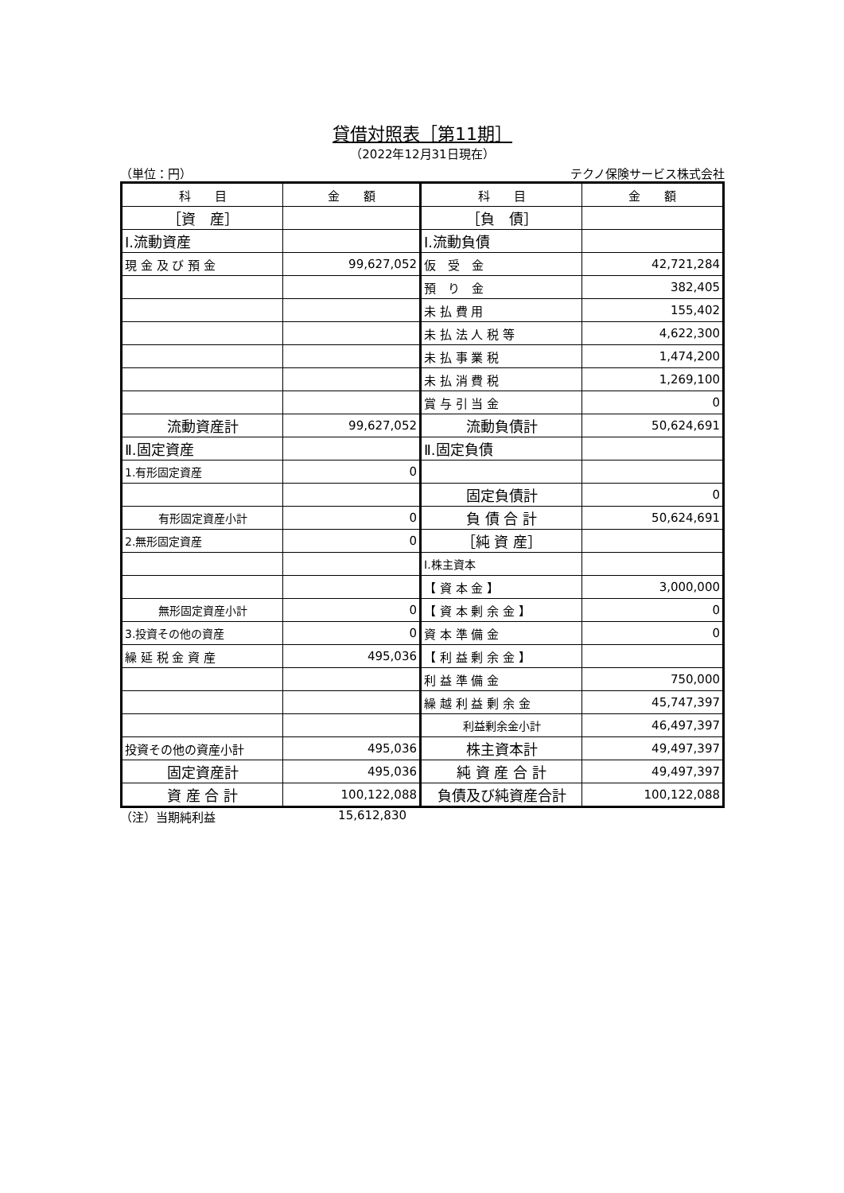貸借対照表［第11期］
（2022年12月31日現在）
（単位：円） テクノ保険サービス株式会社
| 科 目 | 金 額 | 科 目 | 金 額 |
| --- | --- | --- | --- |
| ［資 産］ | | ［負 債］ | |
| Ⅰ.流動資産 | | Ⅰ.流動負債 | |
| 現 金 及 び 預 金 | 99,627,052 | 仮 受 金 | 42,721,284 |
| | | 預 り 金 | 382,405 |
| | | 未 払 費 用 | 155,402 |
| | | 未 払 法 人 税 等 | 4,622,300 |
| | | 未 払 事 業 税 | 1,474,200 |
| | | 未 払 消 費 税 | 1,269,100 |
| | | 賞 与 引 当 金 | 0 |
| 流動資産計 | 99,627,052 | 流動負債計 | 50,624,691 |
| Ⅱ.固定資産 | | Ⅱ.固定負債 | |
| 1.有形固定資産 | 0 | | |
| | | 固定負債計 | 0 |
| 有形固定資産小計 | 0 | 負 債 合 計 | 50,624,691 |
| 2.無形固定資産 | 0 | ［純 資 産］ | |
| | | Ⅰ.株主資本 | |
| | | 【 資 本 金 】 | 3,000,000 |
| 無形固定資産小計 | 0 | 【 資 本 剰 余 金 】 | 0 |
| 3.投資その他の資産 | 0 | 資 本 準 備 金 | 0 |
| 繰 延 税 金 資 産 | 495,036 | 【 利 益 剰 余 金 】 | |
| | | 利 益 準 備 金 | 750,000 |
| | | 繰 越 利 益 剰 余 金 | 45,747,397 |
| | | 利益剰余金小計 | 46,497,397 |
| 投資その他の資産小計 | 495,036 | 株主資本計 | 49,497,397 |
| 固定資産計 | 495,036 | 純 資 産 合 計 | 49,497,397 |
| 資 産 合 計 | 100,122,088 | 負債及び純資産合計 | 100,122,088 |
（注）当期純利益 15,612,830